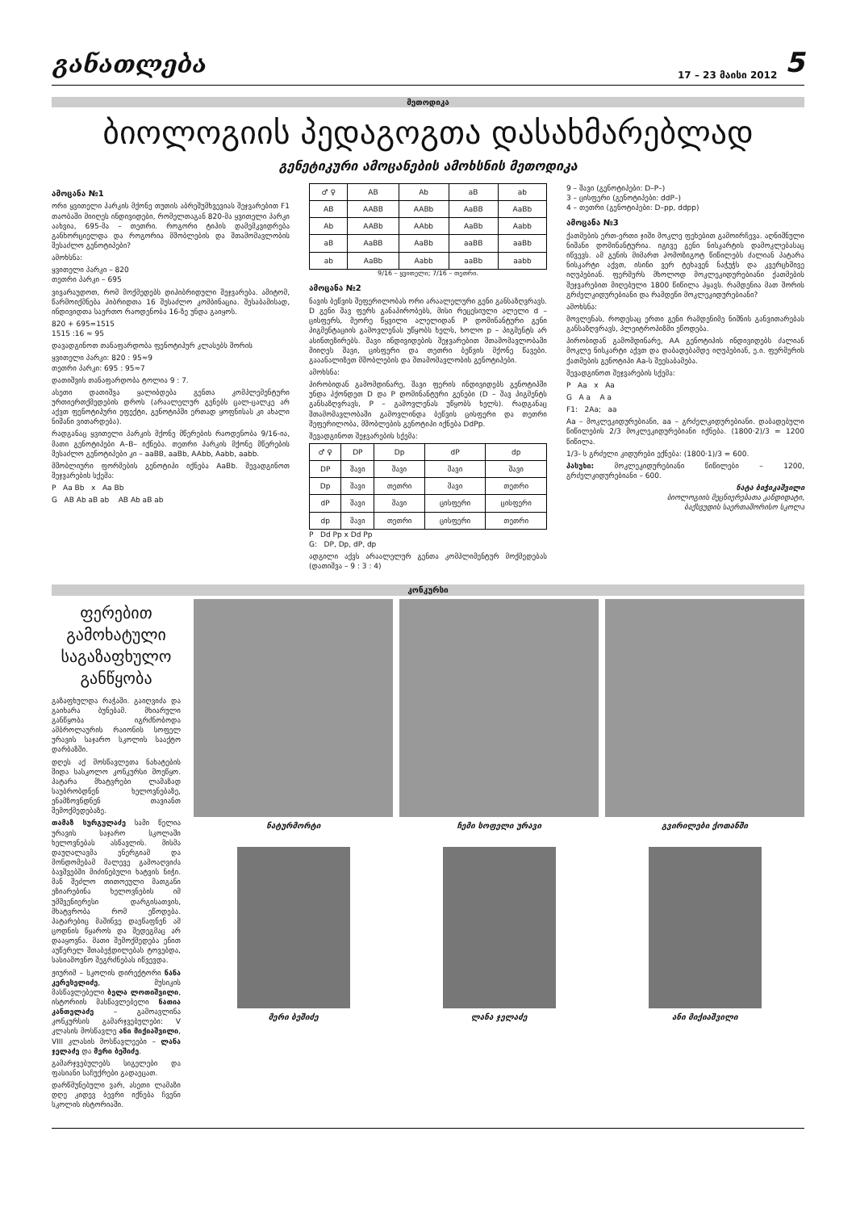განათლება 17 – 23 მაისი 2012 5
მეთოდიკა
ბიოლოგიის პედაგოგთა დასახმარებლად
გენეტიკური ამოცანების ამოხსნის მეთოდიკა
ამოცანა №1
ორი ყვითელი პარკის მქონე თუთის აბრეშუმხვევიას შეჯვარებით F1 თაობაში მიიღეს ინდივიდები, რომელთაგან 820-მა ყვითელი პარკი აახვია, 695-მა – თეთრი. როგორი ტიპის დამემკვიდრება განხორციელდა და როგორია მშობლების და შთამომავლობის შესაძლო გენოტიპები?
ამოხსნა:
ყვითელი პარკი – 820
თეთრი პარკი – 695
ვივარაუდოთ, რომ მოქმედებს დიჰიბრიდული შეჯვარება. ამიტომ, წარმოიქმნება ჰიბრიდთა 16 შესაძლო კომბინაცია. შესაბამისად, ინდივიდთა საერთო რაოდენობა 16-ზე უნდა გაიყოს.
820 + 695=1515
1515 :16 ≈ 95
დავადგინოთ თანაფარდობა ფენოტიპურ კლასებს შორის
ყვითელი პარკი: 820 : 95≈9
თეთრი პარკი: 695 : 95≈7
დათიშვის თანაფარდობა ტოლია 9 : 7.
ასეთი დათიშვა ყალიბდება გენთა კომპლემენტური ურთიერთქმედების დროს (არაალელურ გენებს ცალ-ცალკე არ აქვთ ფენოტიპური ეფექტი, გენოტიპში ერთად ყოფნისას კი ახალი ნიშანი ვითარდება).
რადგანაც ყვითელი პარკის მქონე მწერების რაოდენობა 9/16-ია, მათი გენოტიპები A–B– იქნება. თეთრი პარკის მქონე მწერების შესაძლო გენოტიპები კი – aaBB, aaBb, AAbb, Aabb, aabb.
მშობლიური ფორმების გენოტიპი იქნება AaBb. შევადგინოთ შეჯვარების სქემა:
P Aa Bb x Aa Bb
G AB Ab aB ab AB Ab aB ab
| ♂ ♀ | AB | Ab | aB | ab |
| --- | --- | --- | --- | --- |
| AB | AABB | AABb | AaBB | AaBb |
| Ab | AABb | AAbb | AaBb | Aabb |
| aB | AaBB | AaBb | aaBB | aaBb |
| ab | AaBb | Aabb | aaBb | aabb |
9/16 – ყვითელი; 7/16 – თეთრი.
ამოცანა №2
ნავის ბეწვის შეფერილობას ორი არაალელური გენი განსაზღვრავს. D გენი შავ ფერს განაპირობებს, მისი რეცესიული ალელი d – ცისფერს, მეორე წყვილი ალელიდან P დომინანტური გენი პიგმენტაციის გამოვლენას უწყობს ხელს, ხოლო p – პიგმენტს არ ასინთეზირებს. შავი ინდივიდების შეჯვარებით შთამომავლობაში მიიღეს შავი, ცისფერი და თეთრი ბეწვის მქონე წავები. გააანალიზეთ მშობლების და შთამომავლობის გენოტიპები.
ამოხსნა:
პირობიდან გამომდინარე, შავი ფერის ინდივიდებს გენოტიპში უნდა ჰქონდეთ D და P დომინანტური გენები (D – შავ პიგმენტს განსაზღვრავს, P – გამოვლენას უწყობს ხელს). რადგანაც შთამომავლობაში გამოვლინდა ბეწვის ცისფერი და თეთრი შეფერილობა, მშობლების გენოტიპი იქნება DdPp.
შევადგინოთ შეჯვარების სქემა:
| ♂ ♀ | DP | Dp | dP | dp |
| --- | --- | --- | --- | --- |
| DP | შავი | შავი | შავი | შავი |
| Dp | შავი | თეთრი | შავი | თეთრი |
| dP | შავი | შავი | ცისფერი | ცისფერი |
| dp | შავი | თეთრი | ცისფერი | თეთრი |
P Dd Pp x Dd Pp
G: DP, Dp, dP, dp
ადგილი აქვს არაალელურ გენთა კომპლიმენტურ მოქმედებას (დათიშვა – 9 : 3 : 4)
9 – შავი (გენოტიპები: D–P–)
3 – ცისფერი (გენოტიპები: ddP–)
4 – თეთრი (გენოტიპები: D–pp, ddpp)
ამოცანა №3
ქათმების ერთ-ერთი ჯიში მოკლე ფეხებით გამოირჩევა. აღნიშნული ნიშანი დომინანტურია. იგივე გენი ნისკარტის დამოკლებასაც იწვევს. ამ გენის მიმართ ჰომოზიგოტ წიწილებს ძალიან პატარა ნისკარტი აქვთ, ისინი ვერ ტეხავენ ნაჭუჭს და კვერცხშივე იღუპებიან. ფერმერს მხოლოდ მოკლეკიდურებიანი ქათმების შეჯვარებით მიღებული 1800 წიწილა ჰყავს. რამდენია მათ შორის გრძელკიდურებიანი და რამდენი მოკლეკიდურებიანი?
ამოხსნა:
მოვლენას, როდესაც ერთი გენი რამდენიმე ნიშნის განვითარებას განსაზღვრავს, პლეიტროპიზმი ეწოდება.
პირობიდან გამომდინარე, AA გენოტიპის ინდივიდებს ძალიან მოკლე ნისკარტი აქვთ და დაბადებამდე იღუპებიან, ე.ი. ფერმერის ქათმების გენოტიპი Aa-ს შეესაბამება.
შევადგინოთ შეჯვარების სქემა:
P Aa x Aa
G A a A a
F1: 2Aa; aa
Aa – მოკლეკიდურებიანი, aa – გრძელკიდურებიანი. დაბადებული წიწილების 2/3 მოკლეკიდურებიანი იქნება. (1800·2)/3 = 1200 წიწილა.
1/3- ს გრძელი კიდურები ექნება: (1800·1)/3 = 600.
პასუხი: მოკლეკიდურებიანი წიწილები – 1200, გრძელკიდურებიანი – 600.
ნატა ბიჭიკაშვილი
ბიოლოგიის მეცნიერებათა კანდიდატი,
ბაქსვუდის საერთაშორისო სკოლა
კონკურსი
ფერებით გამოხატული საგაზაფხულო განწყობა
გაზაფხულდა რაჭაში. გაიღვიძა და გაიხარა ბუნებამ. მხიარული განწყობა იგრძნობოდა ამბროლაურის რაიონის სოფელ ურავის საჯარო სკოლის სააქტო დარბაზში.
დღეს აქ მოსწავლეთა ნახატების შიდა სასკოლო კონკურსი მოეწყო. პატარა მხატვრები ლამაზად საუბრობდნენ ხელოვნებაზე, ენამზოვნდნენ თავიანთ შემოქმედებაზე.
თამაზ სურგულაძე სამი წელია ურავის საჯარო სკოლაში ხელოვნებას ასწავლის. მისმა დაუღალავმა ენერგიამ და მონდომებამ მალევე გამოაღვიძა ბავშვებში მიძინებული ხატვის ნიჭი. მან შეძლო თითოეული მათგანი ეზიარებინა ხელოვნების იმ უმშვენიერესი დარგისათვის, მხატვრობა რომ ეწოდება. პატარებიც მაშინვე დაეწაფნენ ამ ცოდნის წყაროს და შედეგმაც არ დააყოვნა. მათი შემოქმედება ენით აუწერელ შთაბეჭდილებას ტოვებდა, სასიამოვნო შეგრძნებას იწვევდა.
ჟიურიმ – სკოლის დირექტორი ნანა კერესელიძე, მუსიკის მასწავლებელი ბელა ლოთიშვილი, ისტორიის მასწავლებელი ნათია კანთელაძე – გამოავლინა კონკურსის გამარჯვებულები: V კლასის მოსწავლე ანი მიქიაშვილი, VIII კლასის მოსწავლეები – ლანა ჯელაძე და მერი ბეშიძე.
გამარჯვებულებს სიგელები და ფასიანი საჩუქრები გადაეცათ.
დარწმუნებული ვარ, ასეთი ლამაზი დღე კიდევ ბევრი იქნება ჩვენი სკოლის ისტორიაში.
ნატურმორტი
ჩემი სოფელი ურავი
გვირილები ქოთანში
მერი ბეშიძე
ლანა ჯელაძე
ანი მიქიაშვილი